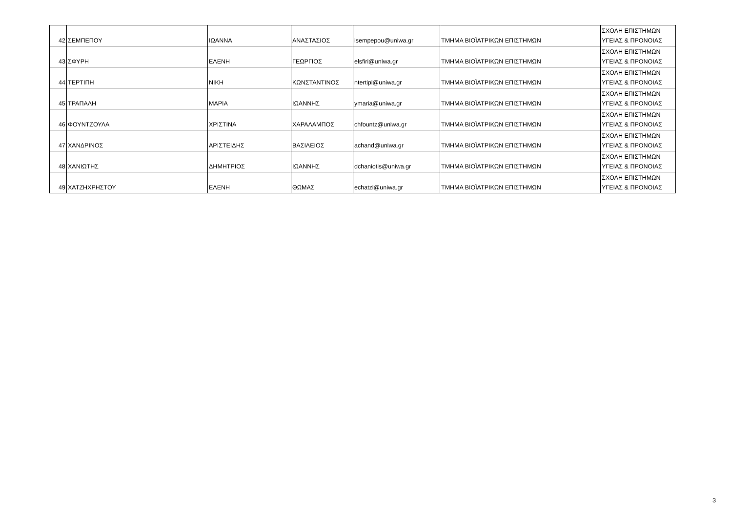| 42 | ΣΕΜΠΕΠΟΥ | ΙΩΑΝΝΑ | ΑΝΑΣΤΑΣΙΟΣ | isempepou@uniwa.gr | ΤΜΗΜΑ ΒΙΟΪΑΤΡΙΚΩΝ ΕΠΙΣΤΗΜΩΝ | ΣΧΟΛΗ ΕΠΙΣΤΗΜΩΝ ΥΓΕΙΑΣ & ΠΡΟΝΟΙΑΣ |
| 43 | ΣΦΥΡΗ | ΕΛΕΝΗ | ΓΕΩΡΓΙΟΣ | elsfiri@uniwa.gr | ΤΜΗΜΑ ΒΙΟΪΑΤΡΙΚΩΝ ΕΠΙΣΤΗΜΩΝ | ΣΧΟΛΗ ΕΠΙΣΤΗΜΩΝ ΥΓΕΙΑΣ & ΠΡΟΝΟΙΑΣ |
| 44 | ΤΕΡΤΙΠΗ | ΝΙΚΗ | ΚΩΝΣΤΑΝΤΙΝΟΣ | ntertipi@uniwa.gr | ΤΜΗΜΑ ΒΙΟΪΑΤΡΙΚΩΝ ΕΠΙΣΤΗΜΩΝ | ΣΧΟΛΗ ΕΠΙΣΤΗΜΩΝ ΥΓΕΙΑΣ & ΠΡΟΝΟΙΑΣ |
| 45 | ΤΡΑΠΑΛΗ | ΜΑΡΙΑ | ΙΩΑΝΝΗΣ | ymaria@uniwa.gr | ΤΜΗΜΑ ΒΙΟΪΑΤΡΙΚΩΝ ΕΠΙΣΤΗΜΩΝ | ΣΧΟΛΗ ΕΠΙΣΤΗΜΩΝ ΥΓΕΙΑΣ & ΠΡΟΝΟΙΑΣ |
| 46 | ΦΟΥΝΤΖΟΥΛΑ | ΧΡΙΣΤΙΝΑ | ΧΑΡΑΛΑΜΠΟΣ | chfountz@uniwa.gr | ΤΜΗΜΑ ΒΙΟΪΑΤΡΙΚΩΝ ΕΠΙΣΤΗΜΩΝ | ΣΧΟΛΗ ΕΠΙΣΤΗΜΩΝ ΥΓΕΙΑΣ & ΠΡΟΝΟΙΑΣ |
| 47 | ΧΑΝΔΡΙΝΟΣ | ΑΡΙΣΤΕΙΔΗΣ | ΒΑΣΙΛΕΙΟΣ | achand@uniwa.gr | ΤΜΗΜΑ ΒΙΟΪΑΤΡΙΚΩΝ ΕΠΙΣΤΗΜΩΝ | ΣΧΟΛΗ ΕΠΙΣΤΗΜΩΝ ΥΓΕΙΑΣ & ΠΡΟΝΟΙΑΣ |
| 48 | ΧΑΝΙΩΤΗΣ | ΔΗΜΗΤΡΙΟΣ | ΙΩΑΝΝΗΣ | dchaniotis@uniwa.gr | ΤΜΗΜΑ ΒΙΟΪΑΤΡΙΚΩΝ ΕΠΙΣΤΗΜΩΝ | ΣΧΟΛΗ ΕΠΙΣΤΗΜΩΝ ΥΓΕΙΑΣ & ΠΡΟΝΟΙΑΣ |
| 49 | ΧΑΤΖΗΧΡΗΣΤΟΥ | ΕΛΕΝΗ | ΘΩΜΑΣ | echatzi@uniwa.gr | ΤΜΗΜΑ ΒΙΟΪΑΤΡΙΚΩΝ ΕΠΙΣΤΗΜΩΝ | ΣΧΟΛΗ ΕΠΙΣΤΗΜΩΝ ΥΓΕΙΑΣ & ΠΡΟΝΟΙΑΣ |
3